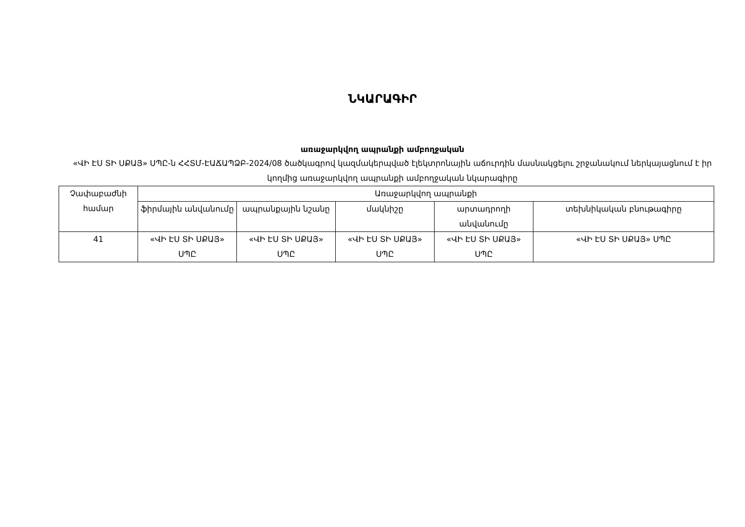ՆԿԱՐԱԳԻՐ
առաջարկվող ապրանքի ամբողջական
«ՎԻ ԷՍ ՏԻ ՍՔԱՅ» ՍՊԸ-ն ՀՀՏՄ-ԷԱՃԱՊՁԲ-2024/08 ծածկագրով կազմակերպված էլեկտրոնային աճուրդին մասնակցելու շրջանակում ներկայացնում է իր կողմից առաջարկվող ապրանքի ամբողջական նկարագիրը
| Չափաբաժնի համար | Առաջարկվող ապրանքի | | | | |
| --- | --- | --- | --- | --- | --- |
| | ֆիրմային անվանումը | ապրանքային նշանը | մակնիշը | արտադրողի անվանումը | տեխնիկական բնութագիրը |
| 41 | «ՎԻ ԷՍ ՏԻ ՍՔԱՅ» ՍՊԸ | «ՎԻ ԷՍ ՏԻ ՍՔԱՅ» ՍՊԸ | «ՎԻ ԷՍ ՏԻ ՍՔԱՅ» ՍՊԸ | «ՎԻ ԷՍ ՏԻ ՍՔԱՅ» ՍՊԸ | «ՎԻ ԷՍ ՏԻ ՍՔԱՅ» ՍՊԸ |